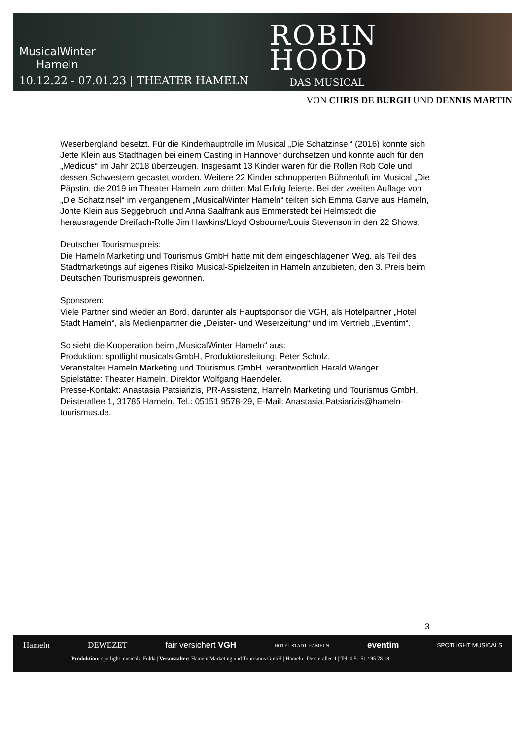MusicalWinter
Hameln
10.12.22 - 07.01.23 | THEATER HAMELN
ROBIN
HOOD
DAS MUSICAL
VON CHRIS DE BURGH UND DENNIS MARTIN
Weserbergland besetzt. Für die Kinderhauptrolle im Musical „Die Schatzinsel“ (2016) konnte sich Jette Klein aus Stadthagen bei einem Casting in Hannover durchsetzen und konnte auch für den „Medicus“ im Jahr 2018 überzeugen. Insgesamt 13 Kinder waren für die Rollen Rob Cole und dessen Schwestern gecastet worden. Weitere 22 Kinder schnupperten Bühnenluft im Musical „Die Päpstin, die 2019 im Theater Hameln zum dritten Mal Erfolg feierte. Bei der zweiten Auflage von „Die Schatzinsel“ im vergangenem „MusicalWinter Hameln“ teilten sich Emma Garve aus Hameln, Jonte Klein aus Seggebruch und Anna Saalfrank aus Emmerstedt bei Helmstedt die herausragende Dreifach-Rolle Jim Hawkins/Lloyd Osbourne/Louis Stevenson in den 22 Shows.
Deutscher Tourismuspreis:
Die Hameln Marketing und Tourismus GmbH hatte mit dem eingeschlagenen Weg, als Teil des Stadtmarketings auf eigenes Risiko Musical-Spielzeiten in Hameln anzubieten, den 3. Preis beim Deutschen Tourismuspreis gewonnen.
Sponsoren:
Viele Partner sind wieder an Bord, darunter als Hauptsponsor die VGH, als Hotelpartner „Hotel Stadt Hameln“, als Medienpartner die „Deister- und Weserzeitung“ und im Vertrieb „Eventim“.
So sieht die Kooperation beim „MusicalWinter Hameln“ aus:
Produktion: spotlight musicals GmbH, Produktionsleitung: Peter Scholz.
Veranstalter Hameln Marketing und Tourismus GmbH, verantwortlich Harald Wanger.
Spielstätte: Theater Hameln, Direktor Wolfgang Haendeler.
Presse-Kontakt: Anastasia Patsiarizis, PR-Assistenz, Hameln Marketing und Tourismus GmbH, Deisterallee 1, 31785 Hameln, Tel.: 05151 9578-29, E-Mail: Anastasia.Patsiarizis@hameln-tourismus.de.
3
Hameln DEWEZET fair versichert VGH HOTEL STADT HAMELN eventim SPOTLIGHT MUSICALS
Produktion: spotlight musicals, Fulda | Veranstalter: Hameln Marketing und Tourismus GmbH | Hameln | Deisterallee 1 | Tel. 0 51 51 / 95 78 18